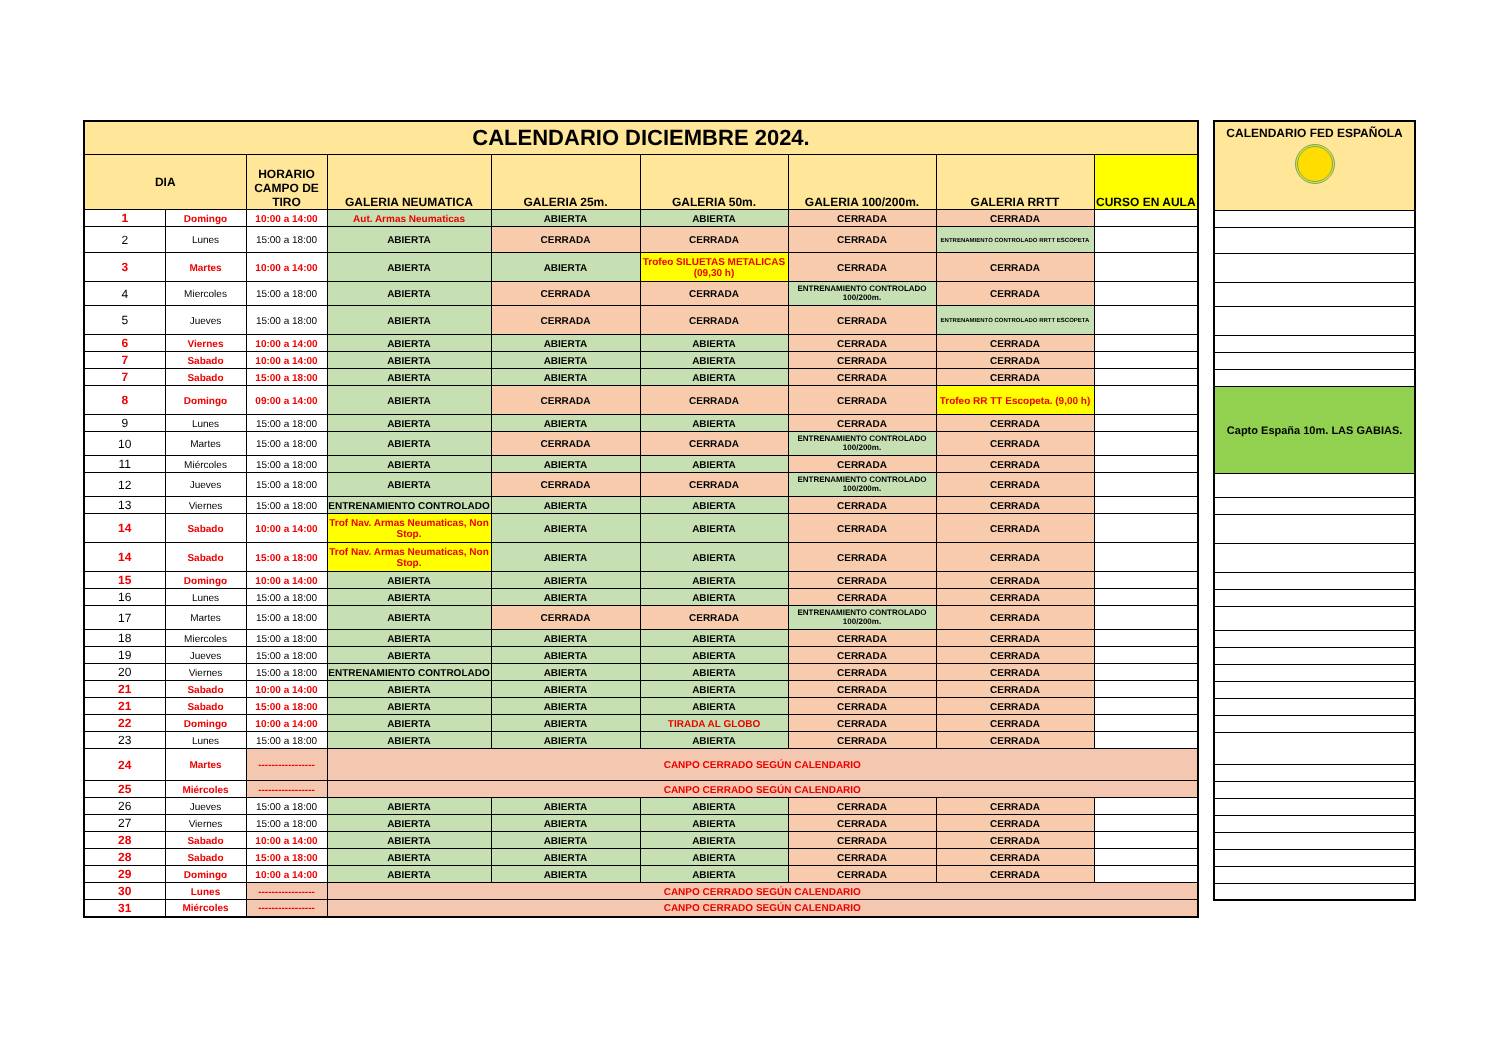| CALENDARIO DICIEMBRE 2024. | | | | | | | | |
| --- | --- | --- | --- | --- | --- | --- | --- | --- |
| DIA | | HORARIO CAMPO DE TIRO | GALERIA NEUMATICA | GALERIA 25m. | GALERIA 50m. | GALERIA 100/200m. | GALERIA RRTT | CURSO EN AULA |
| 1 | Domingo | 10:00 a 14:00 | Aut. Armas Neumaticas | ABIERTA | ABIERTA | CERRADA | CERRADA | |
| 2 | Lunes | 15:00 a 18:00 | ABIERTA | CERRADA | CERRADA | CERRADA | ENTRENAMIENTO CONTROLADO RRTT ESCOPETA | |
| 3 | Martes | 10:00 a 14:00 | ABIERTA | ABIERTA | Trofeo SILUETAS METALICAS (09,30 h) | CERRADA | CERRADA | |
| 4 | Miercoles | 15:00 a 18:00 | ABIERTA | CERRADA | CERRADA | ENTRENAMIENTO CONTROLADO 100/200m. | CERRADA | |
| 5 | Jueves | 15:00 a 18:00 | ABIERTA | CERRADA | CERRADA | CERRADA | ENTRENAMIENTO CONTROLADO RRTT ESCOPETA | |
| 6 | Viernes | 10:00 a 14:00 | ABIERTA | ABIERTA | ABIERTA | CERRADA | CERRADA | |
| 7 | Sabado | 10:00 a 14:00 | ABIERTA | ABIERTA | ABIERTA | CERRADA | CERRADA | |
| 7 | Sabado | 15:00 a 18:00 | ABIERTA | ABIERTA | ABIERTA | CERRADA | CERRADA | |
| 8 | Domingo | 09:00 a 14:00 | ABIERTA | CERRADA | CERRADA | CERRADA | Trofeo RR TT Escopeta. (9,00 h) | |
| 9 | Lunes | 15:00 a 18:00 | ABIERTA | ABIERTA | ABIERTA | CERRADA | CERRADA | |
| 10 | Martes | 15:00 a 18:00 | ABIERTA | CERRADA | CERRADA | ENTRENAMIENTO CONTROLADO 100/200m. | CERRADA | |
| 11 | Miércoles | 15:00 a 18:00 | ABIERTA | ABIERTA | ABIERTA | CERRADA | CERRADA | |
| 12 | Jueves | 15:00 a 18:00 | ABIERTA | CERRADA | CERRADA | ENTRENAMIENTO CONTROLADO 100/200m. | CERRADA | |
| 13 | Viernes | 15:00 a 18:00 | ENTRENAMIENTO CONTROLADO | ABIERTA | ABIERTA | CERRADA | CERRADA | |
| 14 | Sabado | 10:00 a 14:00 | Trof Nav. Armas Neumaticas, Non Stop. | ABIERTA | ABIERTA | CERRADA | CERRADA | |
| 14 | Sabado | 15:00 a 18:00 | Trof Nav. Armas Neumaticas, Non Stop. | ABIERTA | ABIERTA | CERRADA | CERRADA | |
| 15 | Domingo | 10:00 a 14:00 | ABIERTA | ABIERTA | ABIERTA | CERRADA | CERRADA | |
| 16 | Lunes | 15:00 a 18:00 | ABIERTA | ABIERTA | ABIERTA | CERRADA | CERRADA | |
| 17 | Martes | 15:00 a 18:00 | ABIERTA | CERRADA | CERRADA | ENTRENAMIENTO CONTROLADO 100/200m. | CERRADA | |
| 18 | Miercoles | 15:00 a 18:00 | ABIERTA | ABIERTA | ABIERTA | CERRADA | CERRADA | |
| 19 | Jueves | 15:00 a 18:00 | ABIERTA | ABIERTA | ABIERTA | CERRADA | CERRADA | |
| 20 | Viernes | 15:00 a 18:00 | ENTRENAMIENTO CONTROLADO | ABIERTA | ABIERTA | CERRADA | CERRADA | |
| 21 | Sabado | 10:00 a 14:00 | ABIERTA | ABIERTA | ABIERTA | CERRADA | CERRADA | |
| 21 | Sabado | 15:00 a 18:00 | ABIERTA | ABIERTA | ABIERTA | CERRADA | CERRADA | |
| 22 | Domingo | 10:00 a 14:00 | ABIERTA | ABIERTA | TIRADA AL GLOBO | CERRADA | CERRADA | |
| 23 | Lunes | 15:00 a 18:00 | ABIERTA | ABIERTA | ABIERTA | CERRADA | CERRADA | |
| 24 | Martes | ----------------- | CANPO CERRADO SEGÚN CALENDARIO | | | | | |
| 25 | Miércoles | ----------------- | CANPO CERRADO SEGÚN CALENDARIO | | | | | |
| 26 | Jueves | 15:00 a 18:00 | ABIERTA | ABIERTA | ABIERTA | CERRADA | CERRADA | |
| 27 | Viernes | 15:00 a 18:00 | ABIERTA | ABIERTA | ABIERTA | CERRADA | CERRADA | |
| 28 | Sabado | 10:00 a 14:00 | ABIERTA | ABIERTA | ABIERTA | CERRADA | CERRADA | |
| 28 | Sabado | 15:00 a 18:00 | ABIERTA | ABIERTA | ABIERTA | CERRADA | CERRADA | |
| 29 | Domingo | 10:00 a 14:00 | ABIERTA | ABIERTA | ABIERTA | CERRADA | CERRADA | |
| 30 | Lunes | ----------------- | CANPO CERRADO SEGÚN CALENDARIO | | | | | |
| 31 | Miércoles | ----------------- | CANPO CERRADO SEGÚN CALENDARIO | | | | | |
| CALENDARIO FED ESPAÑOLA |
| --- |
| Capto España 10m. LAS GABIAS. |